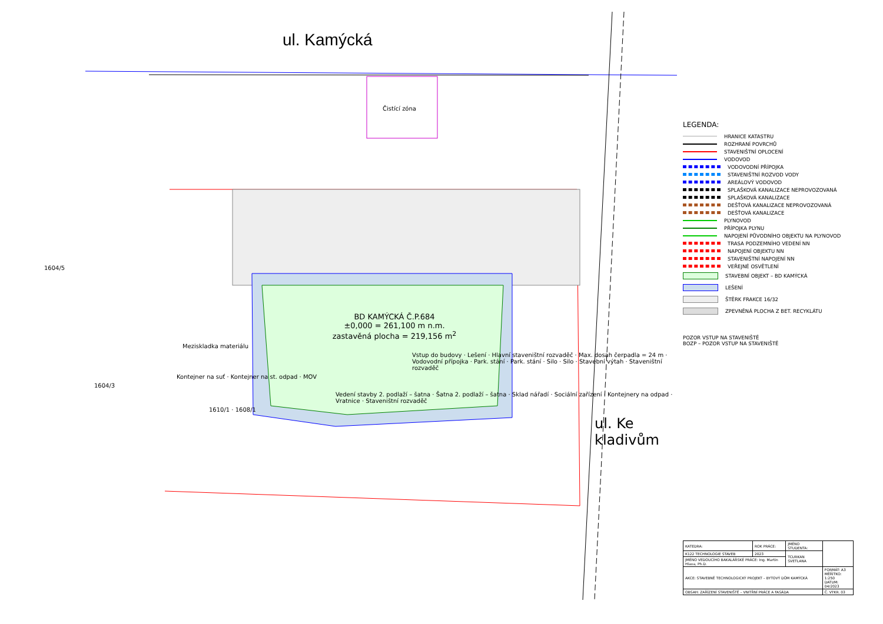ul. Kamýcká
Čistící zóna
1604/5
BD KAMÝCKÁ Č.P.684
±0,000 = 261,100 m n.m.
zastavěná plocha = 219,156 m<sup>2</sup>
Meziskladka materiálu
Vstup do budovy · Lešení · Hlavní staveništní rozvaděč · Max. dosah čerpadla = 24 m · Vodovodní přípojka · Park. stání · Park. stání · Silo · Silo · Stavební výtah · Staveništní rozvaděč
Kontejner na suť · Kontejner na st. odpad · MOV
1604/3
Vedení stavby 2. podlaží – šatna · Šatna 2. podlaží – šatna · Sklad nářadí · Sociální zařízení · Kontejnery na odpad · Vratnice · Staveništní rozvaděč
1610/1 · 1608/1
ul. Ke kladivům
LEGENDA:
HRANICE KATASTRU
ROZHRANÍ POVRCHŮ
STAVENIŠTNÍ OPLOCENÍ
VODOVOD
VODOVODNÍ PŘÍPOJKA
STAVENIŠTNÍ ROZVOD VODY
AREÁLOVÝ VODOVOD
SPLAŠKOVÁ KANALIZACE NEPROVOZOVANÁ
SPLAŠKOVÁ KANALIZACE
DEŠŤOVÁ KANALIZACE NEPROVOZOVANÁ
DEŠŤOVÁ KANALIZACE
PLYNOVOD
PŘÍPOJKA PLYNU
NAPOJENÍ PŮVODNÍHO OBJEKTU NA PLYNOVOD
TRASA PODZEMNÍHO VEDENÍ NN
NAPOJENÍ OBJEKTU NN
STAVENIŠTNÍ NAPOJENÍ NN
VEŘEJNÉ OSVĚTLENÍ
STAVEBNÍ OBJEKT – BD KAMÝCKÁ
LEŠENÍ
ŠTĚRK FRAKCE 16/32
ZPEVNĚNÁ PLOCHA Z BET. RECYKLÁTU
POZOR VSTUP NA STAVENIŠTĚ
BOZP – POZOR VSTUP NA STAVENIŠTĚ
| KATEDRA: | ROK PRÁCE: | JMÉNO STUDENTA: | |
| K122 TECHNOLOGIE STAVEB | 2023 | TCURKAN SVETLANA | |
| JMÉNO VEDOUCÍHO BAKALÁŘSKÉ PRÁCE: Ing. Martin Hlava, Ph.D. | | | |
| AKCE: STAVEBNĚ TECHNOLOGICKÝ PROJEKT – BYTOVÝ DŮM KAMÝCKÁ | | | FORMÁT: A3 MĚŘÍTKO: 1:250 DATUM: 04/2023 |
| OBSAH: ZAŘÍZENÍ STAVENIŠTĚ – VNITŘNÍ PRÁCE A FASÁDA | | | Č. VÝKR. 03 |